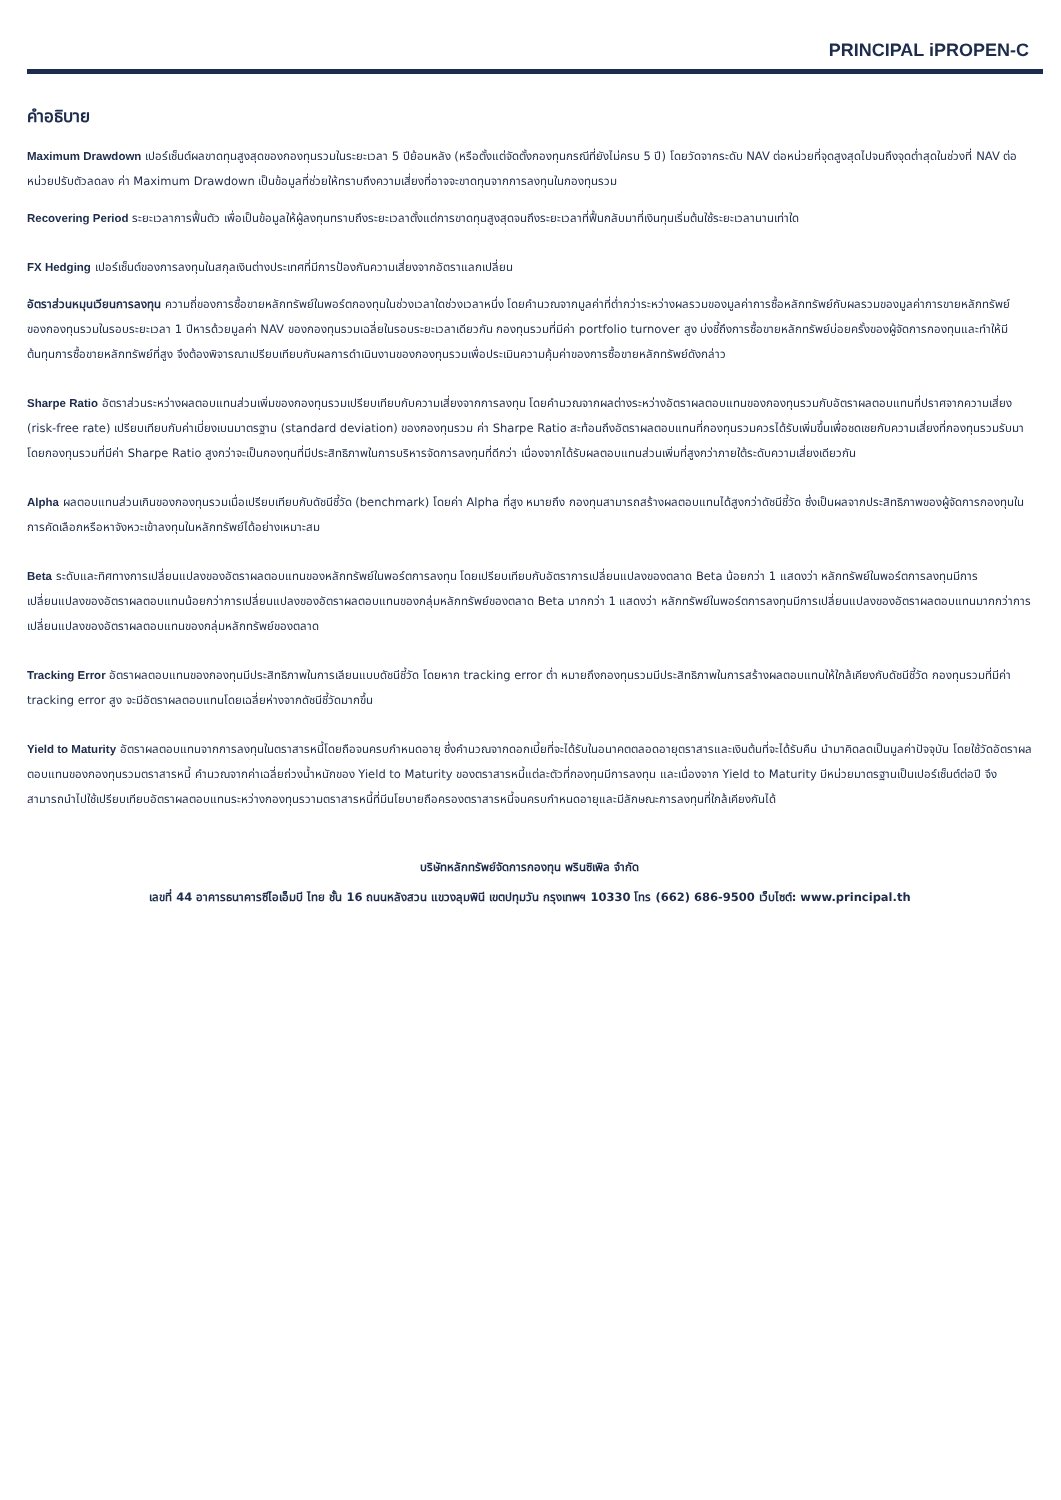PRINCIPAL iPROPEN-C
คำอธิบาย
Maximum Drawdown เปอร์เซ็นต์ผลขาดทุนสูงสุดของกองทุนรวมในระยะเวลา 5 ปีย้อนหลัง (หรือตั้งแต่จัดตั้งกองทุนกรณีที่ยังไม่ครบ 5 ปี) โดยวัดจากระดับ NAV ต่อหน่วยที่จุดสูงสุดไปจนถึงจุดต่ำสุดในช่วงที่ NAV ต่อหน่วยปรับตัวลดลง ค่า Maximum Drawdown เป็นข้อมูลที่ช่วยให้ทราบถึงความเสี่ยงที่อาจจะขาดทุนจากการลงทุนในกองทุนรวม
Recovering Period ระยะเวลาการฟื้นตัว เพื่อเป็นข้อมูลให้ผู้ลงทุนทราบถึงระยะเวลาตั้งแต่การขาดทุนสูงสุดจนถึงระยะเวลาที่ฟื้นกลับมาที่เงินทุนเริ่มต้นใช้ระยะเวลานานเท่าใด
FX Hedging เปอร์เซ็นต์ของการลงทุนในสกุลเงินต่างประเทศที่มีการป้องกันความเสี่ยงจากอัตราแลกเปลี่ยน
อัตราส่วนหมุนเวียนการลงทุน ความถี่ของการซื้อขายหลักทรัพย์ในพอร์ตกองทุนในช่วงเวลาใดช่วงเวลาหนึ่ง โดยคำนวณจากมูลค่าที่ต่ำกว่าระหว่างผลรวมของมูลค่าการซื้อหลักทรัพย์กับผลรวมของมูลค่าการขายหลักทรัพย์ของกองทุนรวมในรอบระยะเวลา 1 ปีหารด้วยมูลค่า NAV ของกองทุนรวมเฉลี่ยในรอบระยะเวลาเดียวกัน กองทุนรวมที่มีค่า portfolio turnover สูง บ่งชี้ถึงการซื้อขายหลักทรัพย์บ่อยครั้งของผู้จัดการกองทุนและทำให้มีต้นทุนการซื้อขายหลักทรัพย์ที่สูง จึงต้องพิจารณาเปรียบเทียบกับผลการดำเนินงานของกองทุนรวมเพื่อประเมินความคุ้มค่าของการซื้อขายหลักทรัพย์ดังกล่าว
Sharpe Ratio อัตราส่วนระหว่างผลตอบแทนส่วนเพิ่มของกองทุนรวมเปรียบเทียบกับความเสี่ยงจากการลงทุน โดยคำนวณจากผลต่างระหว่างอัตราผลตอบแทนของกองทุนรวมกับอัตราผลตอบแทนที่ปราศจากความเสี่ยง (risk-free rate) เปรียบเทียบกับค่าเบี่ยงเบนมาตรฐาน (standard deviation) ของกองทุนรวม ค่า Sharpe Ratio สะท้อนถึงอัตราผลตอบแทนที่กองทุนรวมควรได้รับเพิ่มขึ้นเพื่อชดเชยกับความเสี่ยงที่กองทุนรวมรับมา โดยกองทุนรวมที่มีค่า Sharpe Ratio สูงกว่าจะเป็นกองทุนที่มีประสิทธิภาพในการบริหารจัดการลงทุนที่ดีกว่า เนื่องจากได้รับผลตอบแทนส่วนเพิ่มที่สูงกว่าภายใต้ระดับความเสี่ยงเดียวกัน
Alpha ผลตอบแทนส่วนเกินของกองทุนรวมเมื่อเปรียบเทียบกับดัชนีชี้วัด (benchmark) โดยค่า Alpha ที่สูง หมายถึง กองทุนสามารถสร้างผลตอบแทนได้สูงกว่าดัชนีชี้วัด ซึ่งเป็นผลจากประสิทธิภาพของผู้จัดการกองทุนในการคัดเลือกหรือหาจังหวะเข้าลงทุนในหลักทรัพย์ได้อย่างเหมาะสม
Beta ระดับและทิศทางการเปลี่ยนแปลงของอัตราผลตอบแทนของหลักทรัพย์ในพอร์ตการลงทุน โดยเปรียบเทียบกับอัตราการเปลี่ยนแปลงของตลาด Beta น้อยกว่า 1 แสดงว่า หลักทรัพย์ในพอร์ตการลงทุนมีการเปลี่ยนแปลงของอัตราผลตอบแทนน้อยกว่าการเปลี่ยนแปลงของอัตราผลตอบแทนของกลุ่มหลักทรัพย์ของตลาด Beta มากกว่า 1 แสดงว่า หลักทรัพย์ในพอร์ตการลงทุนมีการเปลี่ยนแปลงของอัตราผลตอบแทนมากกว่าการเปลี่ยนแปลงของอัตราผลตอบแทนของกลุ่มหลักทรัพย์ของตลาด
Tracking Error อัตราผลตอบแทนของกองทุนมีประสิทธิภาพในการเลียนแบบดัชนีชี้วัด โดยหาก tracking error ต่ำ หมายถึงกองทุนรวมมีประสิทธิภาพในการสร้างผลตอบแทนให้ใกล้เคียงกับดัชนีชี้วัด กองทุนรวมที่มีค่า tracking error สูง จะมีอัตราผลตอบแทนโดยเฉลี่ยห่างจากดัชนีชี้วัดมากขึ้น
Yield to Maturity อัตราผลตอบแทนจากการลงทุนในตราสารหนี้โดยถือจนครบกำหนดอายุ ซึ่งคำนวณจากดอกเบี้ยที่จะได้รับในอนาคตตลอดอายุตราสารและเงินต้นที่จะได้รับคืน นำมาคิดลดเป็นมูลค่าปัจจุบัน โดยใช้วัดอัตราผลตอบแทนของกองทุนรวมตราสารหนี้ คำนวณจากค่าเฉลี่ยถ่วงน้ำหนักของ Yield to Maturity ของตราสารหนี้แต่ละตัวที่กองทุนมีการลงทุน และเนื่องจาก Yield to Maturity มีหน่วยมาตรฐานเป็นเปอร์เซ็นต์ต่อปี จึงสามารถนำไปใช้เปรียบเทียบอัตราผลตอบแทนระหว่างกองทุนรวามตราสารหนี้ที่มีนโยบายถือครองตราสารหนี้จนครบกำหนดอายุและมีลักษณะการลงทุนที่ใกล้เคียงกันได้
บริษัทหลักทรัพย์จัดการกองทุน พรินซิเพิล จำกัด
เลขที่ 44 อาคารธนาคารซีไอเอ็มบี ไทย ชั้น 16 ถนนหลังสวน แขวงลุมพินี เขตปทุมวัน กรุงเทพฯ 10330 โทร (662) 686-9500 เว็บไซต์: www.principal.th